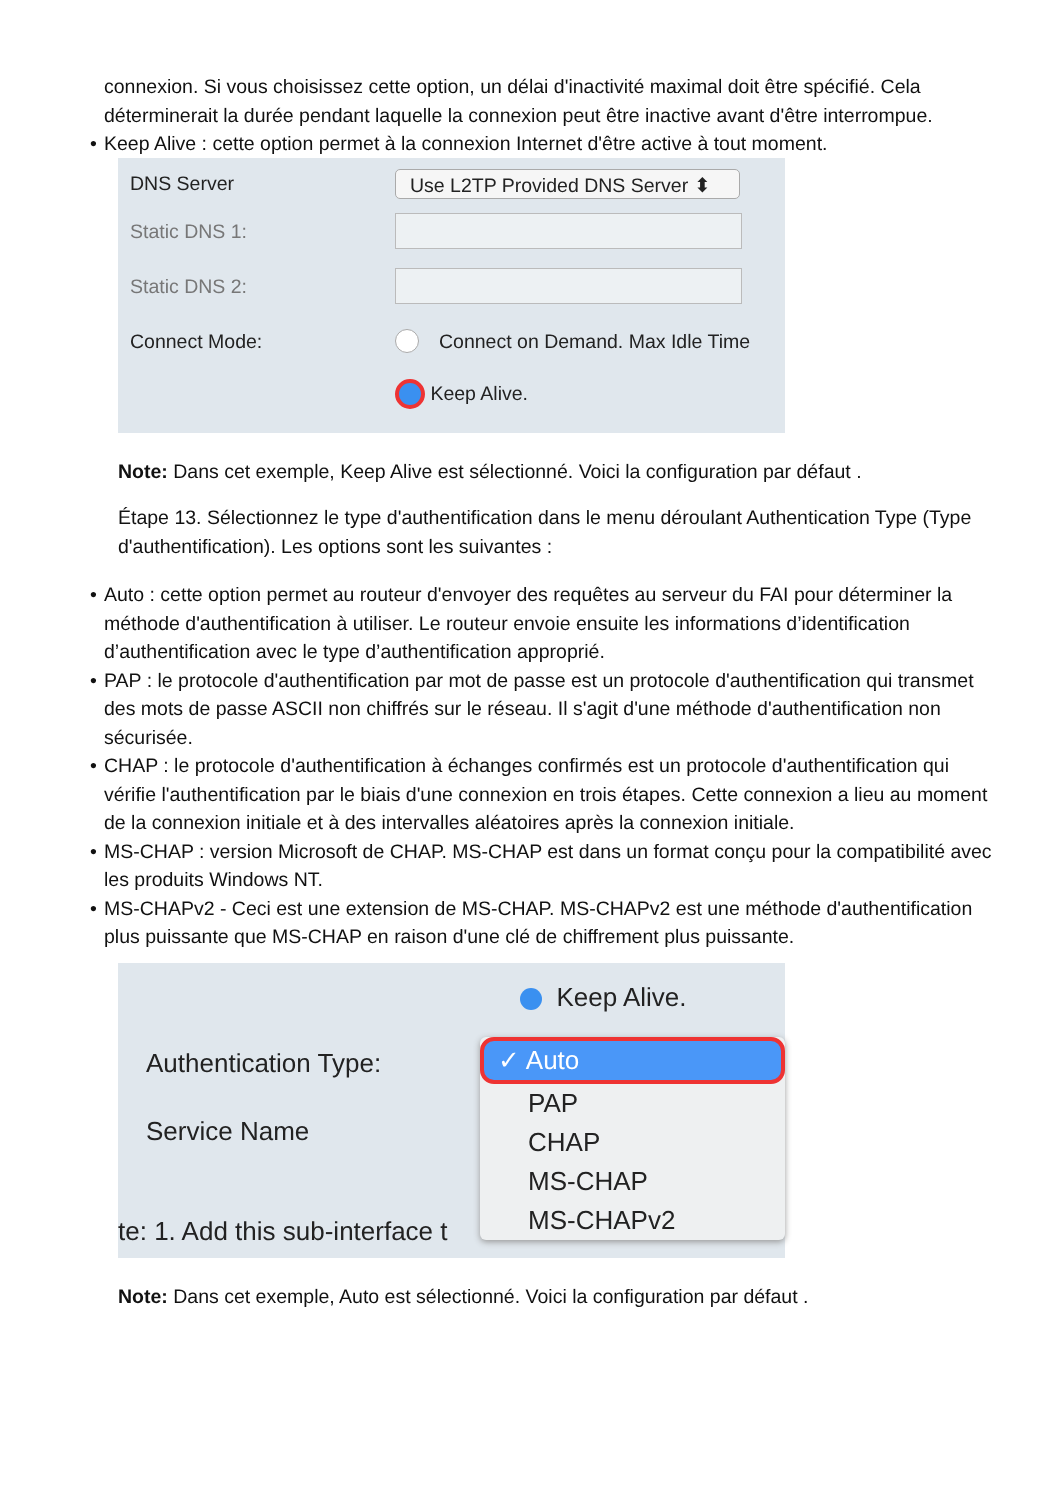connexion. Si vous choisissez cette option, un délai d'inactivité maximal doit être spécifié. Cela déterminerait la durée pendant laquelle la connexion peut être inactive avant d'être interrompue.
• Keep Alive : cette option permet à la connexion Internet d'être active à tout moment.
DNS Server
Use L2TP Provided DNS Server ⬍
Static DNS 1:
Static DNS 2:
Connect Mode:
Connect on Demand. Max Idle Time
Keep Alive.
Note: Dans cet exemple, Keep Alive est sélectionné. Voici la configuration par défaut .
Étape 13. Sélectionnez le type d'authentification dans le menu déroulant Authentication Type (Type d'authentification). Les options sont les suivantes :
• Auto : cette option permet au routeur d'envoyer des requêtes au serveur du FAI pour déterminer la méthode d'authentification à utiliser. Le routeur envoie ensuite les informations d’identification d’authentification avec le type d’authentification approprié.
• PAP : le protocole d'authentification par mot de passe est un protocole d'authentification qui transmet des mots de passe ASCII non chiffrés sur le réseau. Il s'agit d'une méthode d'authentification non sécurisée.
• CHAP : le protocole d'authentification à échanges confirmés est un protocole d'authentification qui vérifie l'authentification par le biais d'une connexion en trois étapes. Cette connexion a lieu au moment de la connexion initiale et à des intervalles aléatoires après la connexion initiale.
• MS-CHAP : version Microsoft de CHAP. MS-CHAP est dans un format conçu pour la compatibilité avec les produits Windows NT.
• MS-CHAPv2 - Ceci est une extension de MS-CHAP. MS-CHAPv2 est une méthode d'authentification plus puissante que MS-CHAP en raison d'une clé de chiffrement plus puissante.
Authentication Type:
Service Name
te: 1. Add this sub-interface t
Keep Alive.
✓ Auto
PAP
CHAP
MS-CHAP
MS-CHAPv2
Note: Dans cet exemple, Auto est sélectionné. Voici la configuration par défaut .